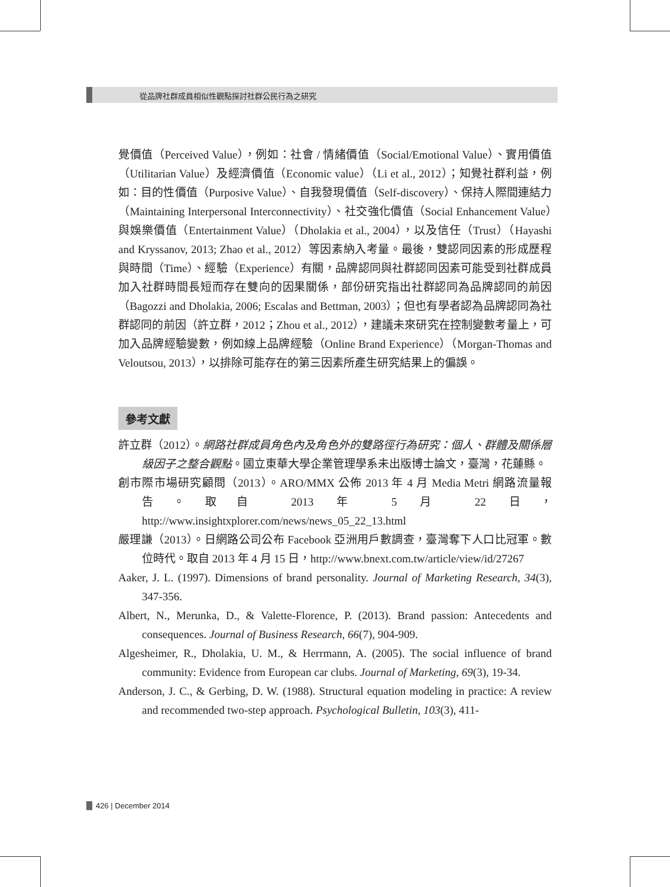從品牌社群成員相似性觀點探討社群公民行為之研究
覺價值（Perceived Value），例如：社會 / 情緒價值（Social/Emotional Value）、實用價值（Utilitarian Value）及經濟價值（Economic value）（Li et al., 2012）；知覺社群利益，例如：目的性價值（Purposive Value）、自我發現價值（Self-discovery）、保持人際間連結力（Maintaining Interpersonal Interconnectivity）、社交強化價值（Social Enhancement Value）與娛樂價值（Entertainment Value）（Dholakia et al., 2004），以及信任（Trust）（Hayashi and Kryssanov, 2013; Zhao et al., 2012）等因素納入考量。最後，雙認同因素的形成歷程與時間（Time）、經驗（Experience）有關，品牌認同與社群認同因素可能受到社群成員加入社群時間長短而存在雙向的因果關係，部份研究指出社群認同為品牌認同的前因（Bagozzi and Dholakia, 2006; Escalas and Bettman, 2003）；但也有學者認為品牌認同為社群認同的前因（許立群，2012；Zhou et al., 2012），建議未來研究在控制變數考量上，可加入品牌經驗變數，例如線上品牌經驗（Online Brand Experience）（Morgan-Thomas and Veloutsou, 2013），以排除可能存在的第三因素所產生研究結果上的偏誤。
參考文獻
許立群（2012）。網路社群成員角色內及角色外的雙路徑行為研究：個人、群體及關係層級因子之整合觀點。國立東華大學企業管理學系未出版博士論文，臺灣，花蓮縣。
創市際市場研究顧問（2013）。ARO/MMX 公佈 2013 年 4 月 Media Metri 網路流量報告。取自 2013 年 5 月 22 日，http://www.insightxplorer.com/news/news_05_22_13.html
嚴理謙（2013）。日網路公司公布 Facebook 亞洲用戶數調查，臺灣奪下人口比冠軍。數位時代。取自 2013 年 4 月 15 日，http://www.bnext.com.tw/article/view/id/27267
Aaker, J. L. (1997). Dimensions of brand personality. Journal of Marketing Research, 34(3), 347-356.
Albert, N., Merunka, D., & Valette-Florence, P. (2013). Brand passion: Antecedents and consequences. Journal of Business Research, 66(7), 904-909.
Algesheimer, R., Dholakia, U. M., & Herrmann, A. (2005). The social influence of brand community: Evidence from European car clubs. Journal of Marketing, 69(3), 19-34.
Anderson, J. C., & Gerbing, D. W. (1988). Structural equation modeling in practice: A review and recommended two-step approach. Psychological Bulletin, 103(3), 411-
426 | December 2014